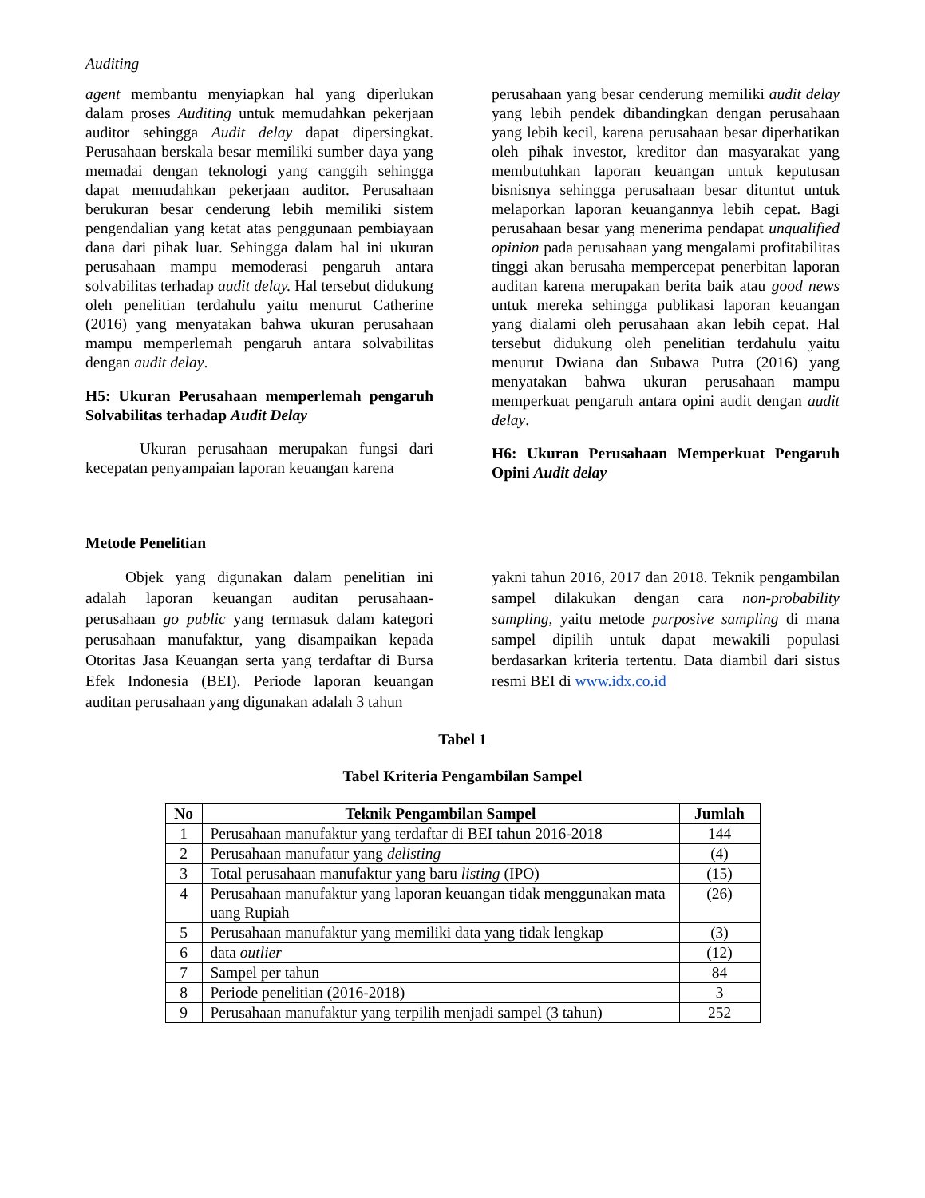Auditing
agent membantu menyiapkan hal yang diperlukan dalam proses Auditing untuk memudahkan pekerjaan auditor sehingga Audit delay dapat dipersingkat. Perusahaan berskala besar memiliki sumber daya yang memadai dengan teknologi yang canggih sehingga dapat memudahkan pekerjaan auditor. Perusahaan berukuran besar cenderung lebih memiliki sistem pengendalian yang ketat atas penggunaan pembiayaan dana dari pihak luar. Sehingga dalam hal ini ukuran perusahaan mampu memoderasi pengaruh antara solvabilitas terhadap audit delay. Hal tersebut didukung oleh penelitian terdahulu yaitu menurut Catherine (2016) yang menyatakan bahwa ukuran perusahaan mampu memperlemah pengaruh antara solvabilitas dengan audit delay.
H5: Ukuran Perusahaan memperlemah pengaruh Solvabilitas terhadap Audit Delay
Ukuran perusahaan merupakan fungsi dari kecepatan penyampaian laporan keuangan karena
perusahaan yang besar cenderung memiliki audit delay yang lebih pendek dibandingkan dengan perusahaan yang lebih kecil, karena perusahaan besar diperhatikan oleh pihak investor, kreditor dan masyarakat yang membutuhkan laporan keuangan untuk keputusan bisnisnya sehingga perusahaan besar dituntut untuk melaporkan laporan keuangannya lebih cepat. Bagi perusahaan besar yang menerima pendapat unqualified opinion pada perusahaan yang mengalami profitabilitas tinggi akan berusaha mempercepat penerbitan laporan auditan karena merupakan berita baik atau good news untuk mereka sehingga publikasi laporan keuangan yang dialami oleh perusahaan akan lebih cepat. Hal tersebut didukung oleh penelitian terdahulu yaitu menurut Dwiana dan Subawa Putra (2016) yang menyatakan bahwa ukuran perusahaan mampu memperkuat pengaruh antara opini audit dengan audit delay.
H6: Ukuran Perusahaan Memperkuat Pengaruh Opini Audit delay
Metode Penelitian
Objek yang digunakan dalam penelitian ini adalah laporan keuangan auditan perusahaan-perusahaan go public yang termasuk dalam kategori perusahaan manufaktur, yang disampaikan kepada Otoritas Jasa Keuangan serta yang terdaftar di Bursa Efek Indonesia (BEI). Periode laporan keuangan auditan perusahaan yang digunakan adalah 3 tahun
yakni tahun 2016, 2017 dan 2018. Teknik pengambilan sampel dilakukan dengan cara non-probability sampling, yaitu metode purposive sampling di mana sampel dipilih untuk dapat mewakili populasi berdasarkan kriteria tertentu. Data diambil dari sistus resmi BEI di www.idx.co.id
Tabel 1
Tabel Kriteria Pengambilan Sampel
| No | Teknik Pengambilan Sampel | Jumlah |
| --- | --- | --- |
| 1 | Perusahaan manufaktur yang terdaftar di BEI tahun 2016-2018 | 144 |
| 2 | Perusahaan manufatur yang delisting | (4) |
| 3 | Total perusahaan manufaktur yang baru listing (IPO) | (15) |
| 4 | Perusahaan manufaktur yang laporan keuangan tidak menggunakan mata uang Rupiah | (26) |
| 5 | Perusahaan manufaktur yang memiliki data yang tidak lengkap | (3) |
| 6 | data outlier | (12) |
| 7 | Sampel per tahun | 84 |
| 8 | Periode penelitian (2016-2018) | 3 |
| 9 | Perusahaan manufaktur yang terpilih menjadi sampel (3 tahun) | 252 |